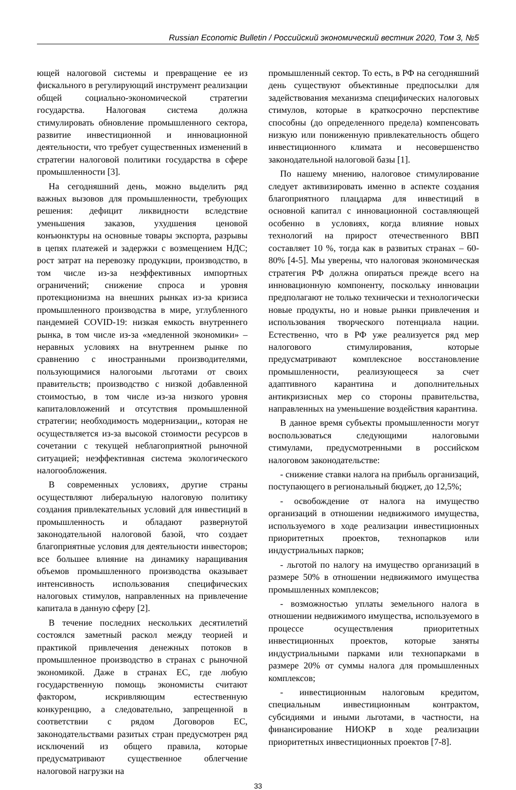Russian Economic Bulletin / Российский экономический вестник 2020, Том 3, №5
ющей налоговой системы и превращение ее из фискального в регулирующий инструмент реализации общей социально-экономической стратегии государства. Налоговая система должна стимулировать обновление промышленного сектора, развитие инвестиционной и инновационной деятельности, что требует существенных изменений в стратегии налоговой политики государства в сфере промышленности [3].
На сегодняшний день, можно выделить ряд важных вызовов для промышленности, требующих решения: дефицит ликвидности вследствие уменьшения заказов, ухудшения ценовой конъюнктуры на основные товары экспорта, разрывы в цепях платежей и задержки с возмещением НДС; рост затрат на перевозку продукции, производство, в том числе из-за неэффективных импортных ограничений; снижение спроса и уровня протекционизма на внешних рынках из-за кризиса промышленного производства в мире, углубленного пандемией COVID-19: низкая емкость внутреннего рынка, в том числе из-за «медленной экономики» – неравных условиях на внутреннем рынке по сравнению с иностранными производителями, пользующимися налогоыми льготами от своих правительств; производство с низкой добавленной стоимостью, в том числе из-за низкого уровня капиталовложений и отсутствия промышленной стратегии; необходимость модернизации,, которая не осуществляется из-за высокой стоимости ресурсов в сочетании с текущей неблагоприятной рыночной ситуацией; неэффективная система экологического налогообложения.
В современных условиях, другие страны осуществляют либеральную налоговую политику создания привлекательных условий для инвестиций в промышленность и обладают развернутой законодательной налоговой базой, что создает благоприятные условия для деятельности инвесторов; все большее влияние на динамику наращивания объемов промышленного производства оказывает интенсивность использования специфических налоговых стимулов, направленных на привлечение капитала в данную сферу [2].
В течение последних нескольких десятилетий состоялся заметный раскол между теорией и практикой привлечения денежных потоков в промышленное производство в странах с рыночной экономикой. Даже в странах ЕС, где любую государственную помощь экономисты считают фактором, искривляющим естественную конкуренцию, а следовательно, запрещенной в соответствии с рядом Договоров ЕС, законодательствами разитых стран предусмотрен ряд исключений из общего правила, которые предусматривают существенное облегчение налоговой нагрузки на
промышленный сектор. То есть, в РФ на сегодняшний день существуют объективные предпосылки для задействования механизма специфических налоговых стимулов, которые в краткосрочно перспективе способны (до определенного предела) компенсовать низкую или пониженную привлекательность общего инвестиционного климата и несовершенство законодательной налоговой базы [1].
По нашему мнению, налоговое стимулирование следует активизировать именно в аспекте создания благоприятного плацдарма для инвестиций в основной капитал с инновационной составляющей особенно в условиях, когда влияние новых технологий на прирост отечественного ВВП составляет 10 %, тогда как в развитых странах – 60-80% [4-5]. Мы уверены, что налоговая экономическая стратегия РФ должна опираться прежде всего на инновационную компоненту, поскольку инновации предполагают не только технически и технологически новые продукты, но и новые рынки привлечения и использования творческого потенциала нации. Естественно, что в РФ уже реализуется ряд мер налогового стимулирования, которые предусматривают комплексное восстановление промышленности, реализующееся за счет адаптивного карантина и дополнительных антикризисных мер со стороны правительства, направленных на уменьшение воздействия карантина.
В данное время субъекты промышленности могут воспользоваться следующими налоговыми стимулами, предусмотренными в российском налоговом законодательстве:
- снижение ставки налога на прибыль организаций, поступающего в региональный бюджет, до 12,5%;
- освобождение от налога на имущество организаций в отношении недвижимого имущества, используемого в ходе реализации инвестиционных приоритетных проектов, технопарков или индустриальных парков;
- льготой по налогу на имущество организаций в размере 50% в отношении недвижимого имущества промышленных комплексов;
- возможностью уплаты земельного налога в отношении недвижимого имущества, используемого в процессе осуществления приоритетных инвестиционных проектов, которые заняты индустриальными парками или технопарками в размере 20% от суммы налога для промышленных комплексов;
- инвестиционным налоговым кредитом, специальным инвестиционным контрактом, субсидиями и иными льготами, в частности, на финансирование НИОКР в ходе реализации приоритетных инвестиционных проектов [7-8].
33